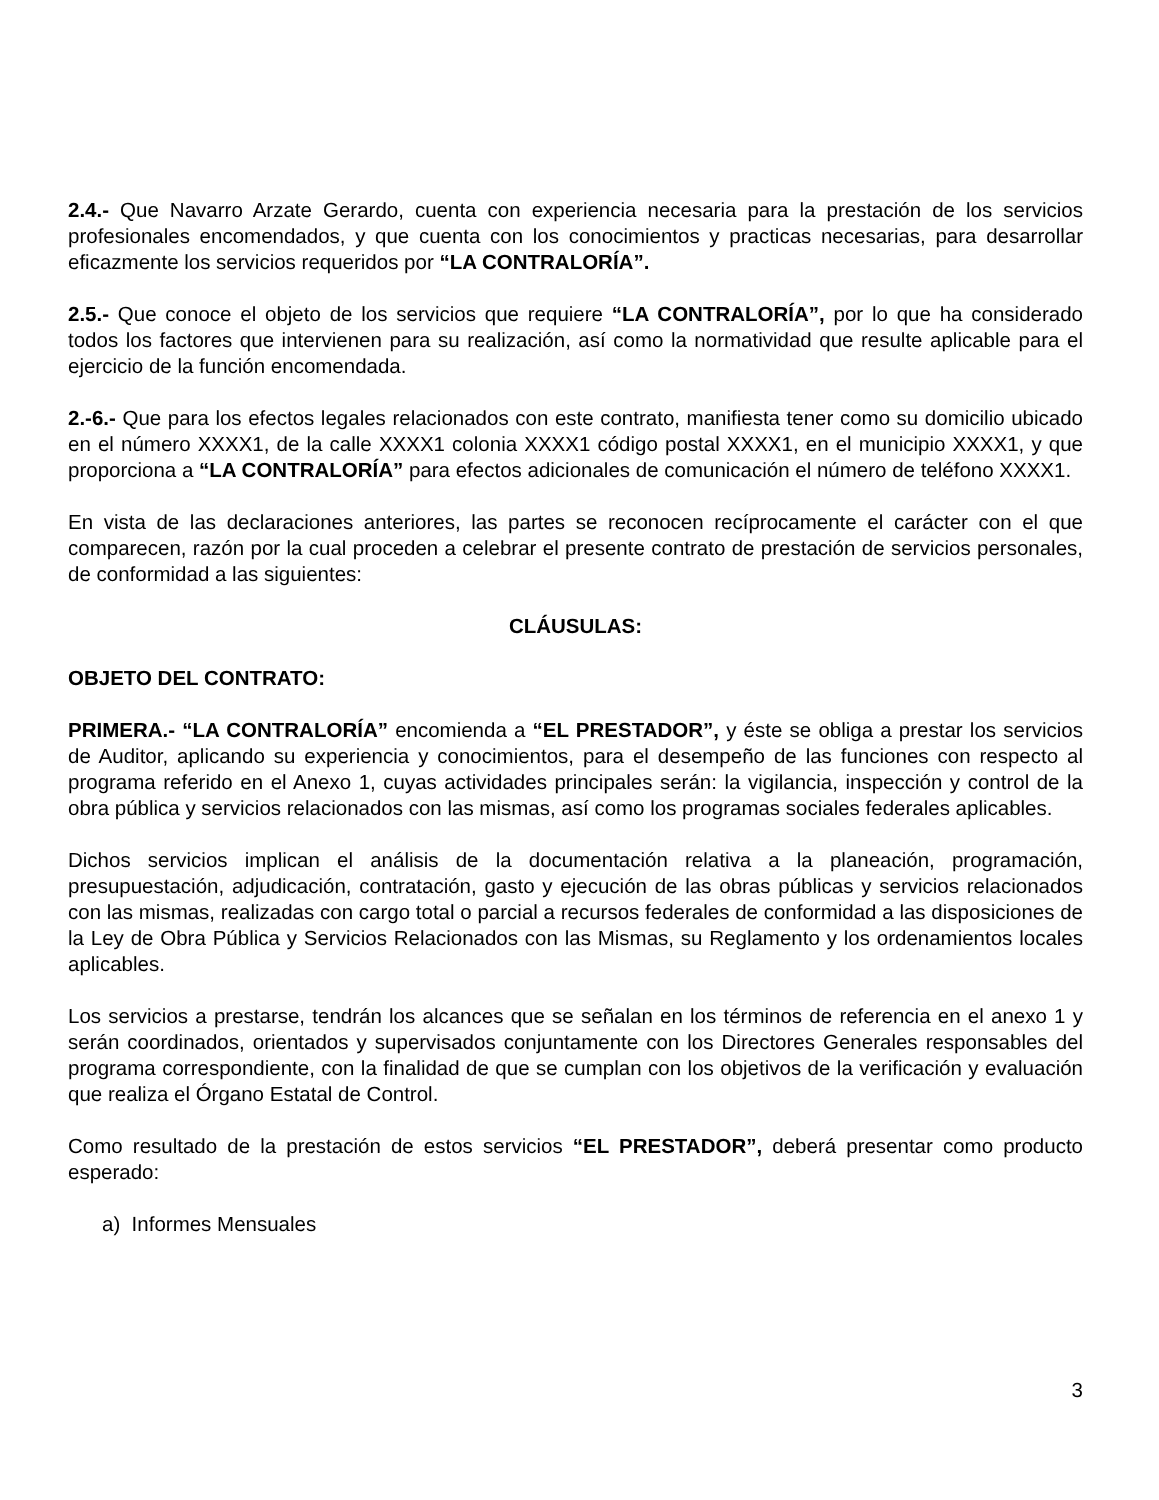2.4.- Que Navarro Arzate Gerardo, cuenta con experiencia necesaria para la prestación de los servicios profesionales encomendados, y que cuenta con los conocimientos y practicas necesarias, para desarrollar eficazmente los servicios requeridos por “LA CONTRALORÍA”.
2.5.- Que conoce el objeto de los servicios que requiere “LA CONTRALORÍA”, por lo que ha considerado todos los factores que intervienen para su realización, así como la normatividad que resulte aplicable para el ejercicio de la función encomendada.
2.-6.- Que para los efectos legales relacionados con este contrato, manifiesta tener como su domicilio ubicado en el número XXXX1, de la calle XXXX1 colonia XXXX1 código postal XXXX1, en el municipio XXXX1, y que proporciona a “LA CONTRALORÍA” para efectos adicionales de comunicación el número de teléfono XXXX1.
En vista de las declaraciones anteriores, las partes se reconocen recíprocamente el carácter con el que comparecen, razón por la cual proceden a celebrar el presente contrato de prestación de servicios personales, de conformidad a las siguientes:
CLÁUSULAS:
OBJETO DEL CONTRATO:
PRIMERA.- “LA CONTRALORÍA” encomienda a “EL PRESTADOR”, y éste se obliga a prestar los servicios de Auditor, aplicando su experiencia y conocimientos, para el desempeño de las funciones con respecto al programa referido en el Anexo 1, cuyas actividades principales serán: la vigilancia, inspección y control de la obra pública y servicios relacionados con las mismas, así como los programas sociales federales aplicables.
Dichos servicios implican el análisis de la documentación relativa a la planeación, programación, presupuestación, adjudicación, contratación, gasto y ejecución de las obras públicas y servicios relacionados con las mismas, realizadas con cargo total o parcial a recursos federales de conformidad a las disposiciones de la Ley de Obra Pública y Servicios Relacionados con las Mismas, su Reglamento y los ordenamientos locales aplicables.
Los servicios a prestarse, tendrán los alcances que se señalan en los términos de referencia en el anexo 1 y serán coordinados, orientados y supervisados conjuntamente con los Directores Generales responsables del programa correspondiente, con la finalidad de que se cumplan con los objetivos de la verificación y evaluación que realiza el Órgano Estatal de Control.
Como resultado de la prestación de estos servicios “EL PRESTADOR”, deberá presentar como producto esperado:
a) Informes Mensuales
3